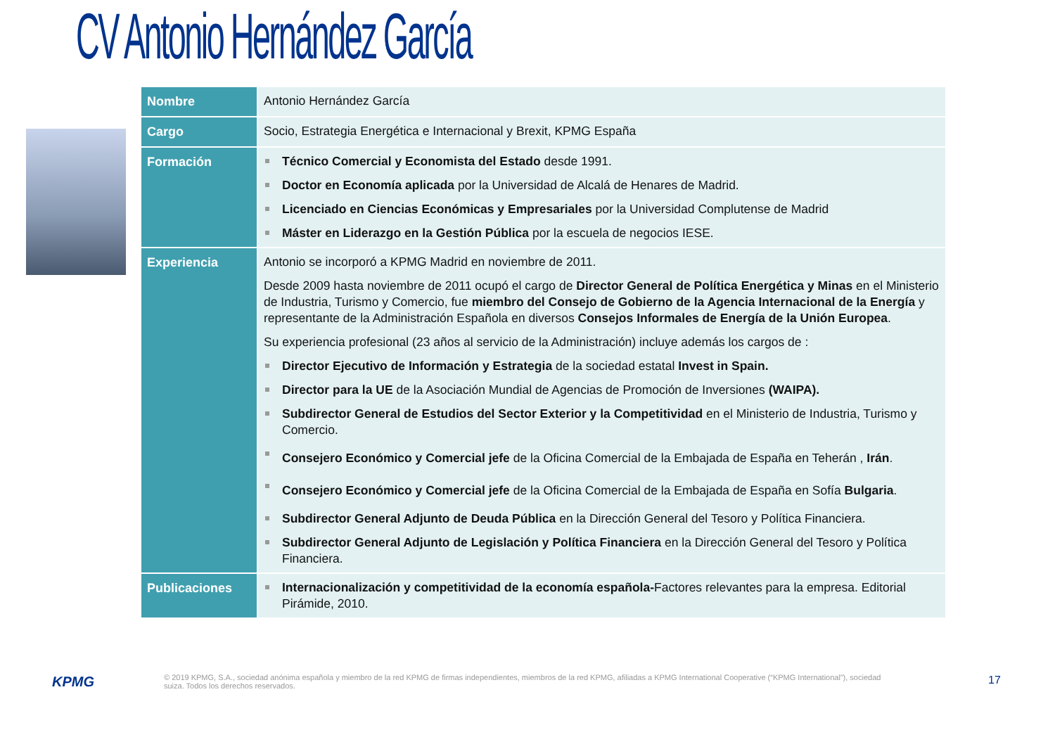CV Antonio Hernández García
| Nombre | Antonio Hernández García |
| Cargo | Socio, Estrategia Energética e Internacional y Brexit, KPMG España |
| Formación | Técnico Comercial y Economista del Estado desde 1991. Doctor en Economía aplicada por la Universidad de Alcalá de Henares de Madrid. Licenciado en Ciencias Económicas y Empresariales por la Universidad Complutense de Madrid Máster en Liderazgo en la Gestión Pública por la escuela de negocios IESE. |
| Experiencia | Antonio se incorporó a KPMG Madrid en noviembre de 2011. Desde 2009 hasta noviembre de 2011 ocupó el cargo de Director General de Política Energética y Minas en el Ministerio de Industria, Turismo y Comercio, fue miembro del Consejo de Gobierno de la Agencia Internacional de la Energía y representante de la Administración Española en diversos Consejos Informales de Energía de la Unión Europea . Su experiencia profesional (23 años al servicio de la Administración) incluye además los cargos de : Director Ejecutivo de Información y Estrategia de la sociedad estatal Invest in Spain. Director para la UE de la Asociación Mundial de Agencias de Promoción de Inversiones (WAIPA). Subdirector General de Estudios del Sector Exterior y la Competitividad en el Ministerio de Industria, Turismo y Comercio. Consejero Económico y Comercial jefe de la Oficina Comercial de la Embajada de España en Teherán , Irán . Consejero Económico y Comercial jefe de la Oficina Comercial de la Embajada de España en Sofía Bulgaria . Subdirector General Adjunto de Deuda Pública en la Dirección General del Tesoro y Política Financiera. Subdirector General Adjunto de Legislación y Política Financiera en la Dirección General del Tesoro y Política Financiera. |
| Publicaciones | Internacionalización y competitividad de la economía española- Factores relevantes para la empresa. Editorial Pirámide, 2010. |
KPMG
© 2019 KPMG, S.A., sociedad anónima española y miembro de la red KPMG de firmas independientes, miembros de la red KPMG, afiliadas a KPMG International Cooperative (“KPMG International”), sociedad suiza. Todos los derechos reservados.
17